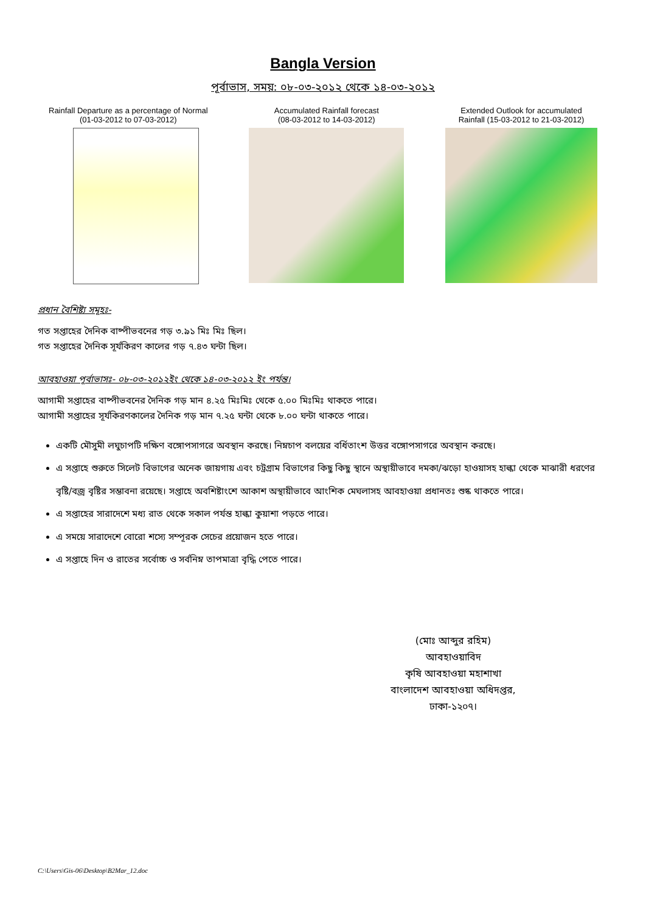Bangla Version
পূর্বাভাস, সময়: ০৮-০৩-২০১২ থেকে ১৪-০৩-২০১২
Rainfall Departure as a percentage of Normal
(01-03-2012 to 07-03-2012)
Accumulated Rainfall forecast
(08-03-2012 to 14-03-2012)
Extended Outlook for accumulated
Rainfall (15-03-2012 to 21-03-2012)
প্রধান বৈশিষ্ট্য সমূহঃ-
গত সপ্তাহের দৈনিক বাষ্পীভবনের গড় ৩.৯১ মিঃ মিঃ ছিল।
গত সপ্তাহের দৈনিক সূর্যকিরণ কালের গড় ৭.৪৩ ঘন্টা ছিল।
আবহাওয়া পূর্বাভাসঃ- ০৮-০৩-২০১২ইং থেকে ১৪-০৩-২০১২ ইং পর্যন্ত।
আগামী সপ্তাহের বাষ্পীভবনের দৈনিক গড় মান ৪.২৫ মিঃমিঃ থেকে ৫.০০ মিঃমিঃ থাকতে পারে।
আগামী সপ্তাহের সূর্যকিরণকালের দৈনিক গড় মান ৭.২৫ ঘন্টা থেকে ৮.০০ ঘন্টা থাকতে পারে।
একটি মৌসুমী লঘুচাপটি দক্ষিণ বঙ্গোপসাগরে অবস্থান করছে। নিম্নচাপ বলয়ের বর্ধিতাংশ উত্তর বঙ্গোপসাগরে অবস্থান করছে।
এ সপ্তাহে শুরুতে সিলেট বিভাগের অনেক জায়গায় এবং চট্রগ্রাম বিভাগের কিছু কিছু স্থানে অস্থায়ীভাবে দমকা/ঝড়ো হাওয়াসহ হাল্কা থেকে মাঝারী ধরণের বৃষ্টি/বজ্র বৃষ্টির সম্ভাবনা রয়েছে। সপ্তাহে অবশিষ্টাংশে আকাশ অস্থায়ীভাবে আংশিক মেঘলাসহ আবহাওয়া প্রধানতঃ শুষ্ক থাকতে পারে।
এ সপ্তাহের সারাদেশে মধ্য রাত থেকে সকাল পর্যন্ত হাল্কা কুয়াশা পড়তে পারে।
এ সময়ে সারাদেশে বোরো শস্যে সম্পূরক সেচের প্রয়োজন হতে পারে।
এ সপ্তাহে দিন ও রাতের সর্বোচ্চ ও সর্বনিম্ন তাপমাত্রা বৃদ্ধি পেতে পারে।
(মোঃ আব্দুর রহিম)
আবহাওয়াবিদ
কৃষি আবহাওয়া মহাশাখা
বাংলাদেশ আবহাওয়া অধিদপ্তর,
ঢাকা-১২০৭।
C:\Users\Gis-06\Desktop\B2Mar_12.doc